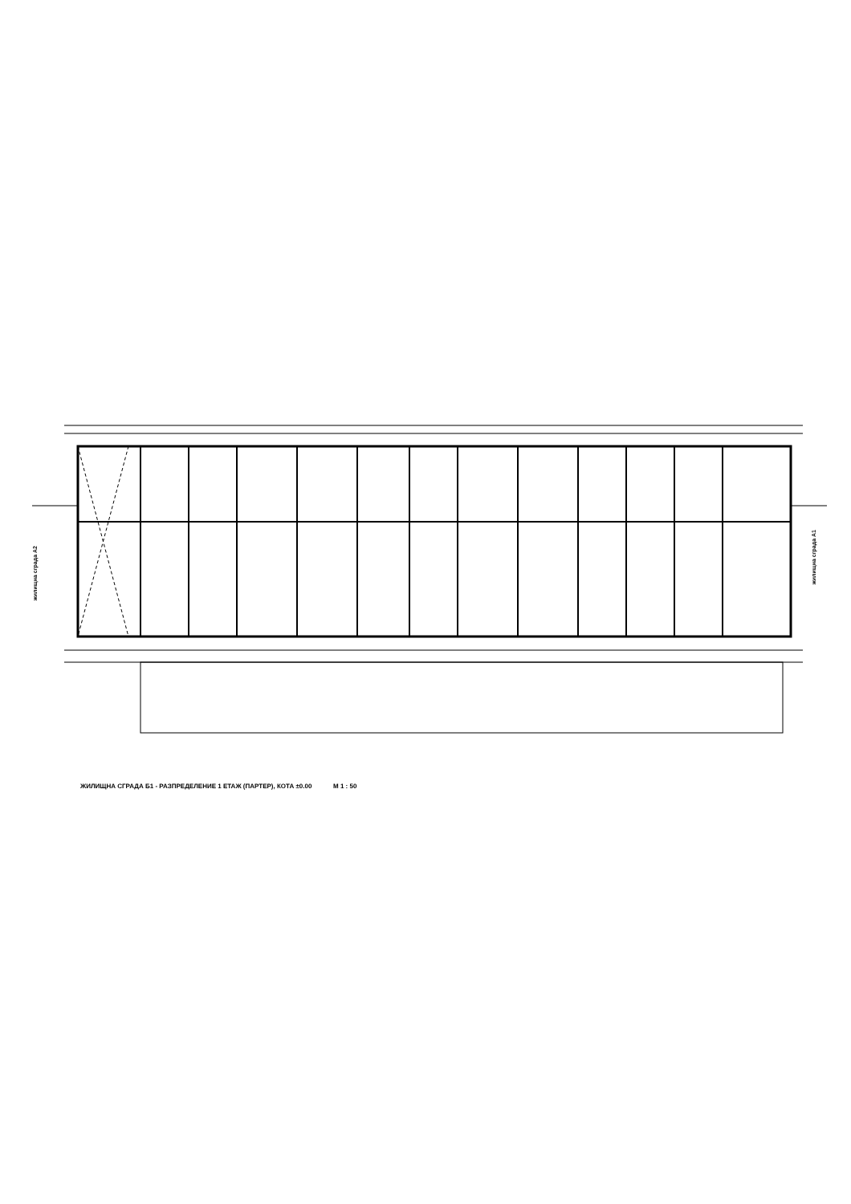жилищна сграда А2
жилищна сграда А1
ЖИЛИЩНА СГРАДА Б1 - РАЗПРЕДЕЛЕНИЕ 1 ЕТАЖ (ПАРТЕР), КОТА ±0.00 М 1 : 50